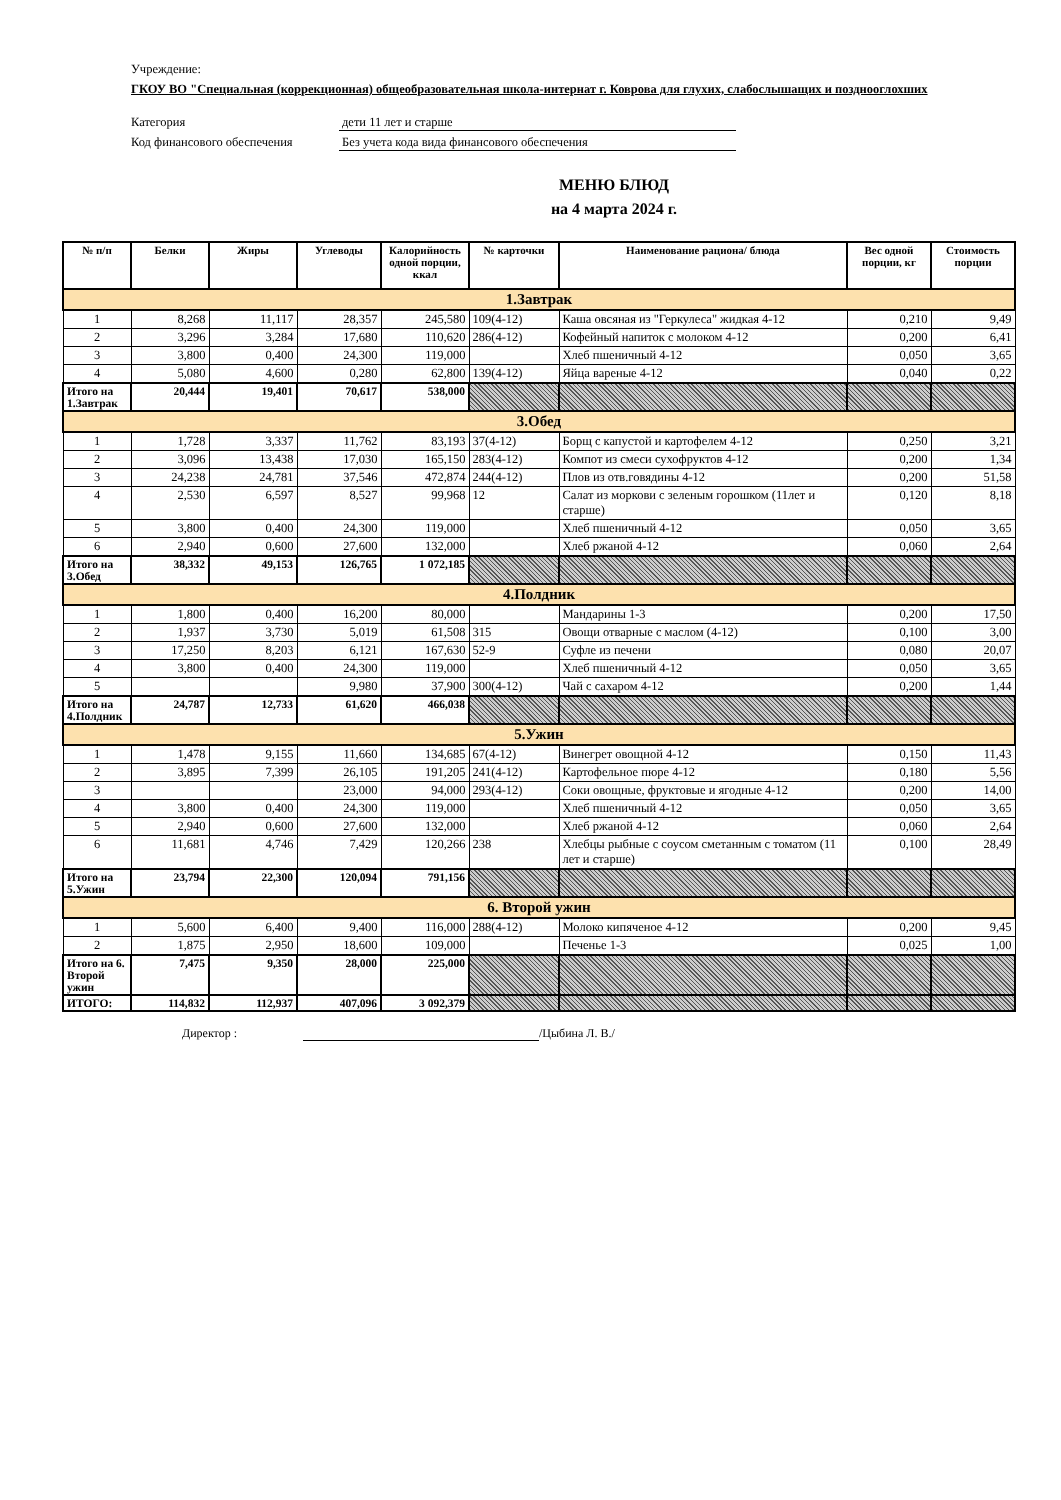Учреждение:
ГКОУ ВО "Специальная (коррекционная) общеобразовательная школа-интернат г. Коврова для глухих, слабослышащих и позднооглохших
Категория дети 11 лет и старше
Код финансового обеспечения Без учета кода вида финансового обеспечения
МЕНЮ БЛЮД
на 4 марта 2024 г.
| № п/п | Белки | Жиры | Углеводы | Калорийность одной порции, ккал | № карточки | Наименование рациона/ блюда | Вес одной порции, кг | Стоимость порции |
| --- | --- | --- | --- | --- | --- | --- | --- | --- |
| 1.Завтрак | | | | | | | | |
| 1 | 8,268 | 11,117 | 28,357 | 245,580 | 109(4-12) | Каша овсяная из "Геркулеса" жидкая 4-12 | 0,210 | 9,49 |
| 2 | 3,296 | 3,284 | 17,680 | 110,620 | 286(4-12) | Кофейный напиток с молоком 4-12 | 0,200 | 6,41 |
| 3 | 3,800 | 0,400 | 24,300 | 119,000 | | Хлеб пшеничный 4-12 | 0,050 | 3,65 |
| 4 | 5,080 | 4,600 | 0,280 | 62,800 | 139(4-12) | Яйца вареные 4-12 | 0,040 | 0,22 |
| Итого на 1.Завтрак | 20,444 | 19,401 | 70,617 | 538,000 | | | | |
| 3.Обед | | | | | | | | |
| 1 | 1,728 | 3,337 | 11,762 | 83,193 | 37(4-12) | Борщ с капустой и картофелем 4-12 | 0,250 | 3,21 |
| 2 | 3,096 | 13,438 | 17,030 | 165,150 | 283(4-12) | Компот из смеси сухофруктов 4-12 | 0,200 | 1,34 |
| 3 | 24,238 | 24,781 | 37,546 | 472,874 | 244(4-12) | Плов из отв.говядины 4-12 | 0,200 | 51,58 |
| 4 | 2,530 | 6,597 | 8,527 | 99,968 | 12 | Салат из моркови с зеленым горошком (11лет и старше) | 0,120 | 8,18 |
| 5 | 3,800 | 0,400 | 24,300 | 119,000 | | Хлеб пшеничный 4-12 | 0,050 | 3,65 |
| 6 | 2,940 | 0,600 | 27,600 | 132,000 | | Хлеб ржаной 4-12 | 0,060 | 2,64 |
| Итого на 3.Обед | 38,332 | 49,153 | 126,765 | 1 072,185 | | | | |
| 4.Полдник | | | | | | | | |
| 1 | 1,800 | 0,400 | 16,200 | 80,000 | | Мандарины 1-3 | 0,200 | 17,50 |
| 2 | 1,937 | 3,730 | 5,019 | 61,508 | 315 | Овощи отварные с маслом (4-12) | 0,100 | 3,00 |
| 3 | 17,250 | 8,203 | 6,121 | 167,630 | 52-9 | Суфле из печени | 0,080 | 20,07 |
| 4 | 3,800 | 0,400 | 24,300 | 119,000 | | Хлеб пшеничный 4-12 | 0,050 | 3,65 |
| 5 | | | 9,980 | 37,900 | 300(4-12) | Чай с сахаром 4-12 | 0,200 | 1,44 |
| Итого на 4.Полдник | 24,787 | 12,733 | 61,620 | 466,038 | | | | |
| 5.Ужин | | | | | | | | |
| 1 | 1,478 | 9,155 | 11,660 | 134,685 | 67(4-12) | Винегрет овощной 4-12 | 0,150 | 11,43 |
| 2 | 3,895 | 7,399 | 26,105 | 191,205 | 241(4-12) | Картофельное пюре 4-12 | 0,180 | 5,56 |
| 3 | | | 23,000 | 94,000 | 293(4-12) | Соки овощные, фруктовые и ягодные 4-12 | 0,200 | 14,00 |
| 4 | 3,800 | 0,400 | 24,300 | 119,000 | | Хлеб пшеничный 4-12 | 0,050 | 3,65 |
| 5 | 2,940 | 0,600 | 27,600 | 132,000 | | Хлеб ржаной 4-12 | 0,060 | 2,64 |
| 6 | 11,681 | 4,746 | 7,429 | 120,266 | 238 | Хлебцы рыбные с соусом сметанным с томатом (11 лет и старше) | 0,100 | 28,49 |
| Итого на 5.Ужин | 23,794 | 22,300 | 120,094 | 791,156 | | | | |
| 6. Второй ужин | | | | | | | | |
| 1 | 5,600 | 6,400 | 9,400 | 116,000 | 288(4-12) | Молоко кипяченое 4-12 | 0,200 | 9,45 |
| 2 | 1,875 | 2,950 | 18,600 | 109,000 | | Печенье 1-3 | 0,025 | 1,00 |
| Итого на 6. Второй ужин | 7,475 | 9,350 | 28,000 | 225,000 | | | | |
| ИТОГО: | 114,832 | 112,937 | 407,096 | 3 092,379 | | | | |
Директор : /Цыбина Л. В./